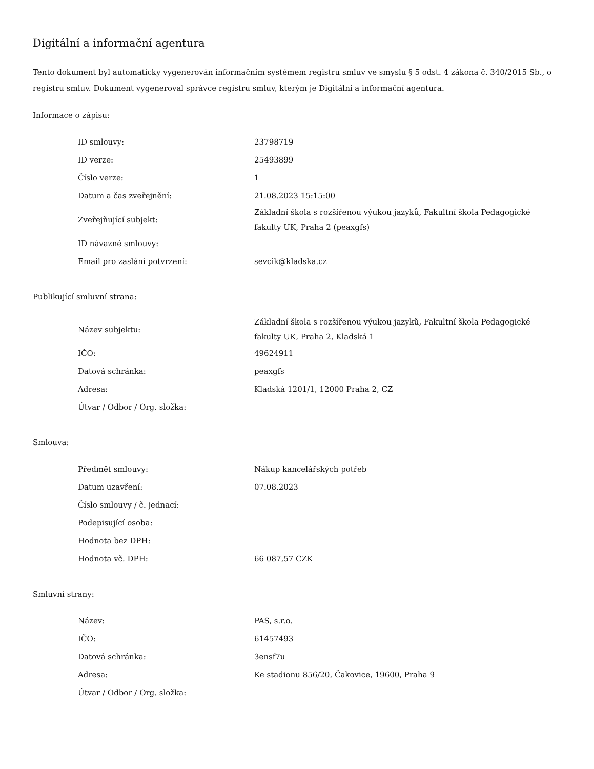Digitální a informační agentura
Tento dokument byl automaticky vygenerován informačním systémem registru smluv ve smyslu § 5 odst. 4 zákona č. 340/2015 Sb., o registru smluv. Dokument vygeneroval správce registru smluv, kterým je Digitální a informační agentura.
Informace o zápisu:
| ID smlouvy: | 23798719 |
| ID verze: | 25493899 |
| Číslo verze: | 1 |
| Datum a čas zveřejnění: | 21.08.2023 15:15:00 |
| Zveřejňující subjekt: | Základní škola s rozšířenou výukou jazyků, Fakultní škola Pedagogické fakulty UK, Praha 2 (peaxgfs) |
| ID návazné smlouvy: | |
| Email pro zaslání potvrzení: | sevcik@kladska.cz |
Publikující smluvní strana:
| Název subjektu: | Základní škola s rozšířenou výukou jazyků, Fakultní škola Pedagogické fakulty UK, Praha 2, Kladská 1 |
| IČO: | 49624911 |
| Datová schránka: | peaxgfs |
| Adresa: | Kladská 1201/1, 12000 Praha 2, CZ |
| Útvar / Odbor / Org. složka: | |
Smlouva:
| Předmět smlouvy: | Nákup kancelářských potřeb |
| Datum uzavření: | 07.08.2023 |
| Číslo smlouvy / č. jednací: | |
| Podepisující osoba: | |
| Hodnota bez DPH: | |
| Hodnota vč. DPH: | 66 087,57 CZK |
Smluvní strany:
| Název: | PAS, s.r.o. |
| IČO: | 61457493 |
| Datová schránka: | 3ensf7u |
| Adresa: | Ke stadionu 856/20, Čakovice, 19600, Praha 9 |
| Útvar / Odbor / Org. složka: | |